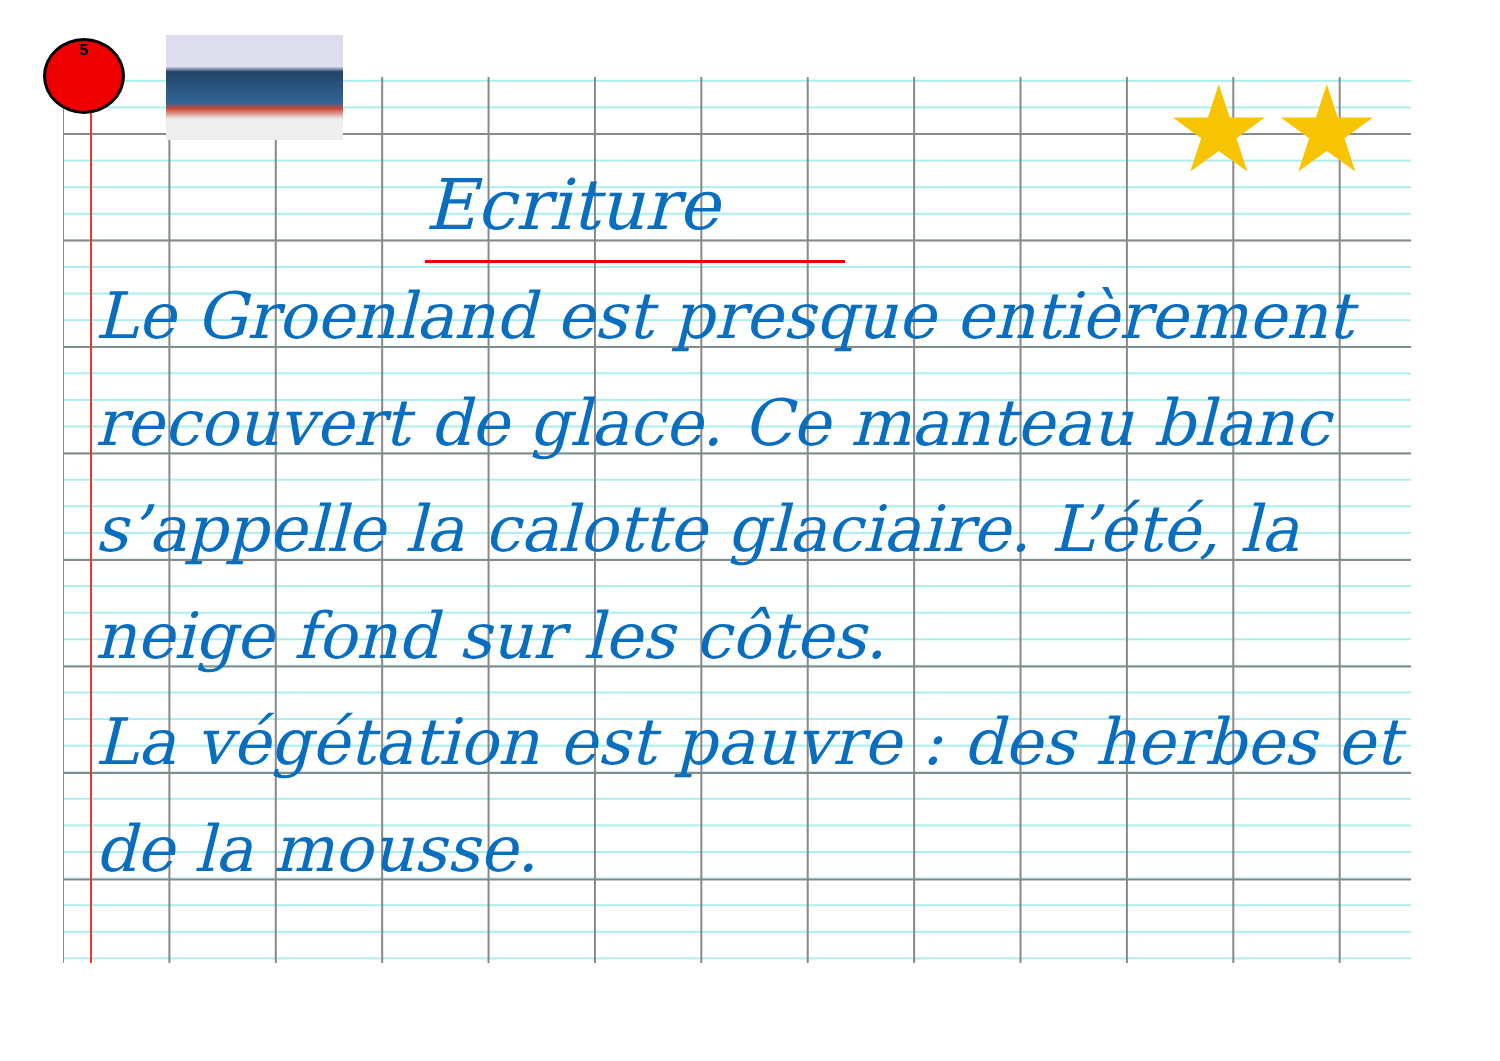5
★★
Ecriture
Le Groenland est presque entièrement recouvert de glace. Ce manteau blanc s’appelle la calotte glaciaire. L’été, la neige fond sur les côtes.
La végétation est pauvre : des herbes et de la mousse.